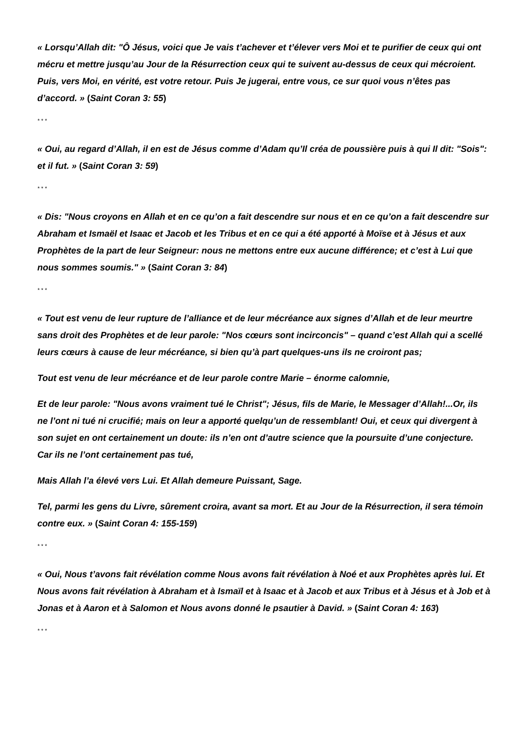« Lorsqu’Allah dit: "Ô Jésus, voici que Je vais t’achever et t’élever vers Moi et te purifier de ceux qui ont mécru et mettre jusqu’au Jour de la Résurrection ceux qui te suivent au-dessus de ceux qui mécroient. Puis, vers Moi, en vérité, est votre retour. Puis Je jugerai, entre vous, ce sur quoi vous n’êtes pas d’accord. » (Saint Coran 3: 55)
* * *
« Oui, au regard d’Allah, il en est de Jésus comme d’Adam qu’Il créa de poussière puis à qui Il dit: "Sois": et il fut. » (Saint Coran 3: 59)
* * *
« Dis: "Nous croyons en Allah et en ce qu’on a fait descendre sur nous et en ce qu’on a fait descendre sur Abraham et Ismaël et Isaac et Jacob et les Tribus et en ce qui a été apporté à Moïse et à Jésus et aux Prophètes de la part de leur Seigneur: nous ne mettons entre eux aucune différence; et c’est à Lui que nous sommes soumis." » (Saint Coran 3: 84)
* * *
« Tout est venu de leur rupture de l’alliance et de leur mécréance aux signes d’Allah et de leur meurtre sans droit des Prophètes et de leur parole: "Nos cœurs sont incirconcis" – quand c’est Allah qui a scellé leurs cœurs à cause de leur mécréance, si bien qu’à part quelques-uns ils ne croiront pas;
Tout est venu de leur mécréance et de leur parole contre Marie – énorme calomnie,
Et de leur parole: "Nous avons vraiment tué le Christ"; Jésus, fils de Marie, le Messager d’Allah!...Or, ils ne l’ont ni tué ni crucifié; mais on leur a apporté quelqu’un de ressemblant! Oui, et ceux qui divergent à son sujet en ont certainement un doute: ils n’en ont d’autre science que la poursuite d’une conjecture. Car ils ne l’ont certainement pas tué,
Mais Allah l’a élevé vers Lui. Et Allah demeure Puissant, Sage.
Tel, parmi les gens du Livre, sûrement croira, avant sa mort. Et au Jour de la Résurrection, il sera témoin contre eux. » (Saint Coran 4: 155-159)
* * *
« Oui, Nous t’avons fait révélation comme Nous avons fait révélation à Noé et aux Prophètes après lui. Et Nous avons fait révélation à Abraham et à Ismaïl et à Isaac et à Jacob et aux Tribus et à Jésus et à Job et à Jonas et à Aaron et à Salomon et Nous avons donné le psautier à David. » (Saint Coran 4: 163)
* * *